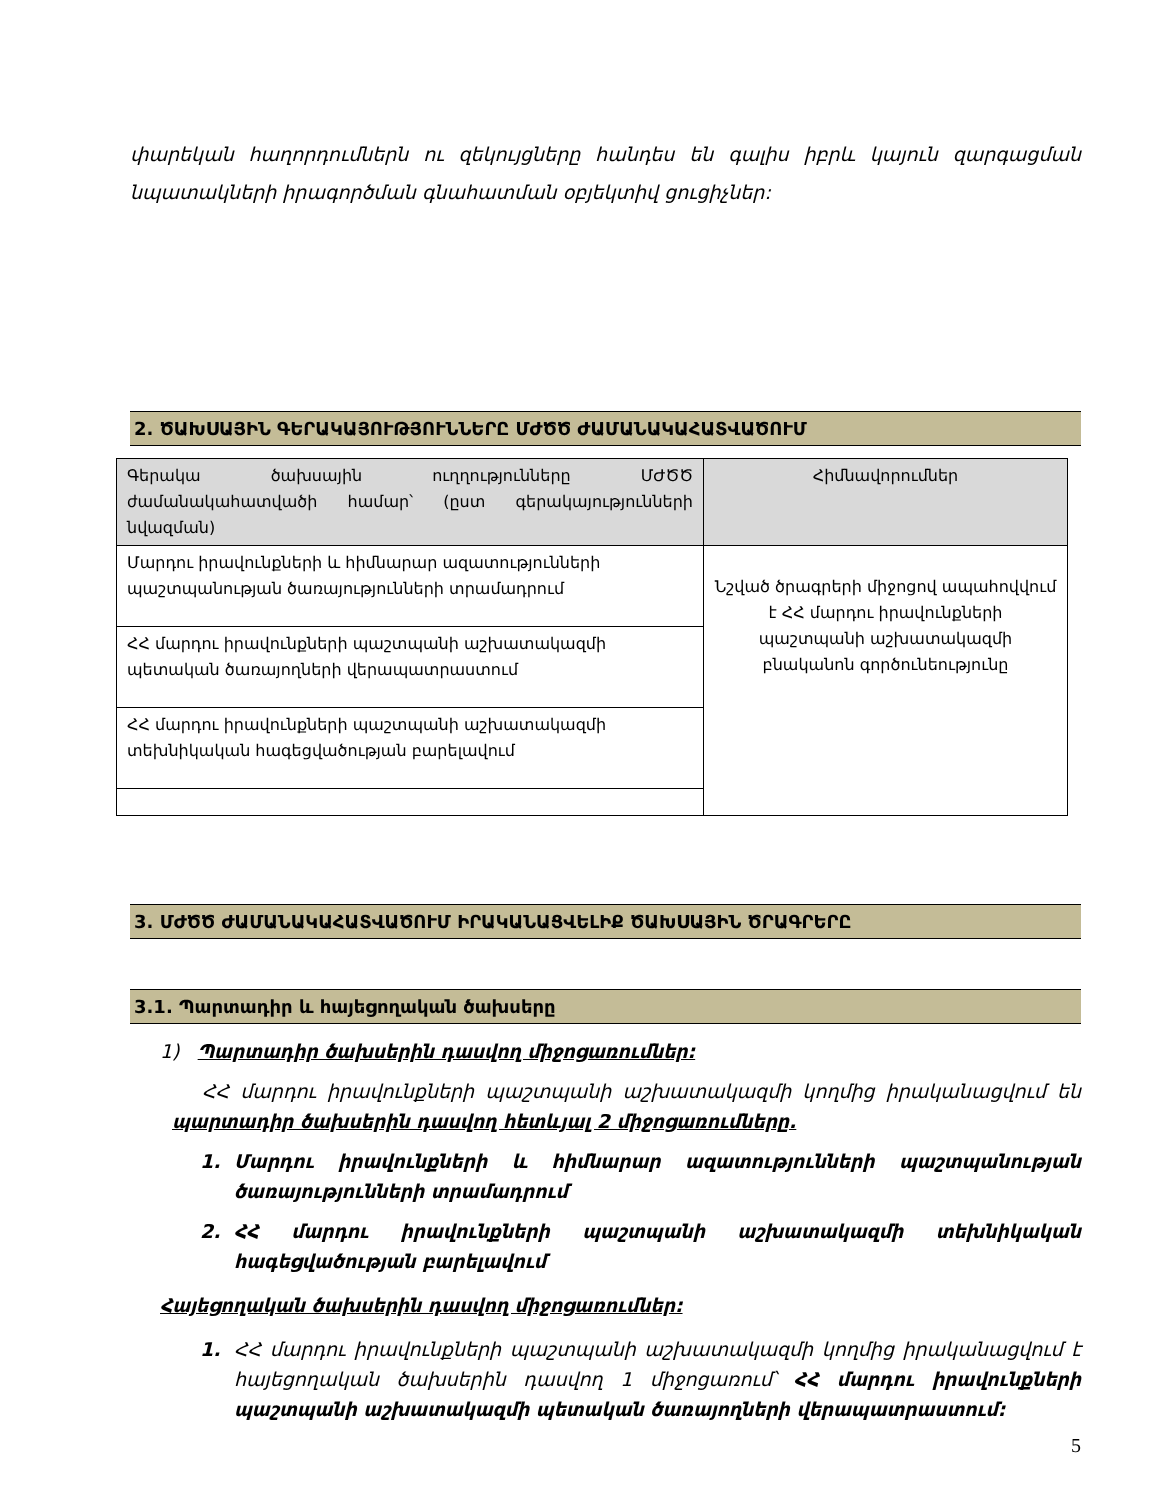փարեկան հաղորդումներն ու զեկույցները հանդես են գալիս իբրև կայուն զարգացման նպատակների իրագործման գնահատման օբյեկտիվ ցուցիչներ:
2. ԾԱԽՍԱՅԻՆ ԳԵՐԱԿԱՅՈՒԹՅՈՒՆՆԵՐԸ ՄԺԾԾ ԺԱՄԱՆԱԿԱՀԱՏՎԱԾՈՒՄ
| Գերակա ծախսային ուղղությունները ՄԺԾԾ ժամանակահատվածի համար՝ (ըստ գերակայությունների նվազման) | Հիմնավորումներ |
| --- | --- |
| Մարդու իրավունքների և հիմնարար ազատությունների պաշտպանության ծառայությունների տրամադրում | Նշված ծրագրերի միջոցով ապահովվում է ՀՀ մարդու իրավունքների պաշտպանի աշխատակազմի բնականոն գործունեությունը |
| ՀՀ մարդու իրավունքների պաշտպանի աշխատակազմի պետական ծառայողների վերապատրաստում | |
| ՀՀ մարդու իրավունքների պաշտպանի աշխատակազմի տեխնիկական հագեցվածության բարելավում | |
3. ՄԺԾԾ ԺԱՄԱՆԱԿԱՀԱՏՎԱԾՈՒՄ ԻՐԱԿԱՆԱՑՎԵԼԻՔ ԾԱԽՍԱՅԻՆ ԾՐԱԳՐԵՐԸ
3.1. Պարտադիր և հայեցողական ծախսերը
1) Պարտադիր ծախսերին դասվող միջոցառումներ:
ՀՀ մարդու իրավունքների պաշտպանի աշխատակազմի կողմից իրականացվում են պարտադիր ծախսերին դասվող հետևյալ 2 միջոցառումները.
1. Մարդու իրավունքների և հիմնարար ազատությունների պաշտպանության ծառայությունների տրամադրում
2. ՀՀ մարդու իրավունքների պաշտպանի աշխատակազմի տեխնիկական հագեցվածության բարելավում
Հայեցողական ծախսերին դասվող միջոցառումներ:
1. ՀՀ մարդու իրավունքների պաշտպանի աշխատակազմի կողմից իրականացվում է հայեցողական ծախսերին դասվող 1 միջոցառում՝ ՀՀ մարդու իրավունքների պաշտպանի աշխատակազմի պետական ծառայողների վերապատրաստում:
5